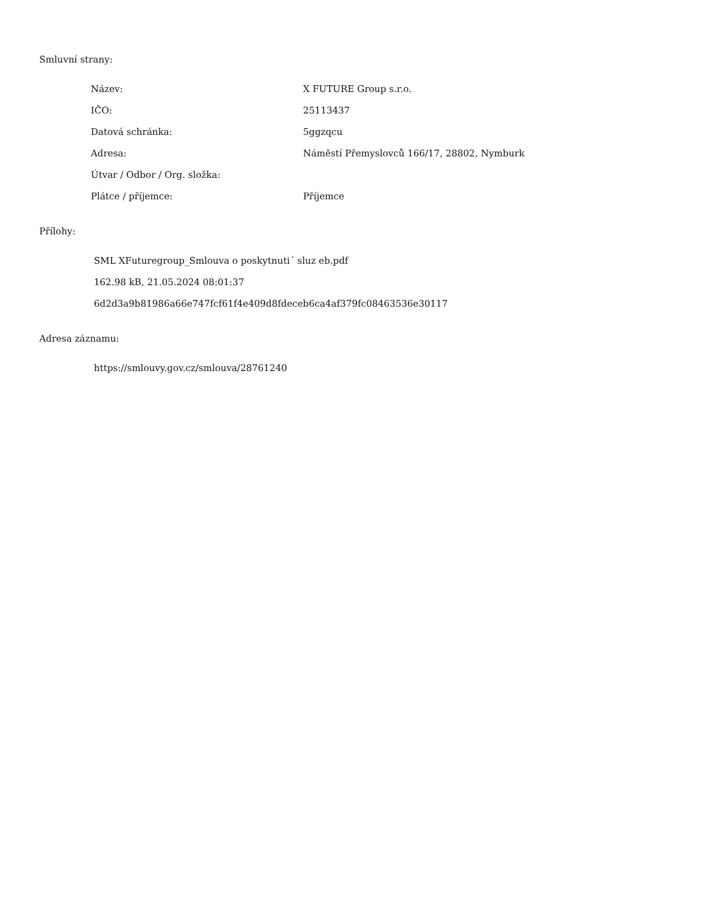Smluvní strany:
| Název: | X FUTURE Group s.r.o. |
| IČO: | 25113437 |
| Datová schránka: | 5ggzqcu |
| Adresa: | Náměstí Přemyslovců 166/17, 28802, Nymburk |
| Útvar / Odbor / Org. složka: | |
| Plátce / příjemce: | Příjemce |
Přílohy:
SML XFuturegroup_Smlouva o poskytnuti´ sluz eb.pdf
162.98 kB, 21.05.2024 08:01:37
6d2d3a9b81986a66e747fcf61f4e409d8fdeceb6ca4af379fc08463536e30117
Adresa záznamu:
https://smlouvy.gov.cz/smlouva/28761240